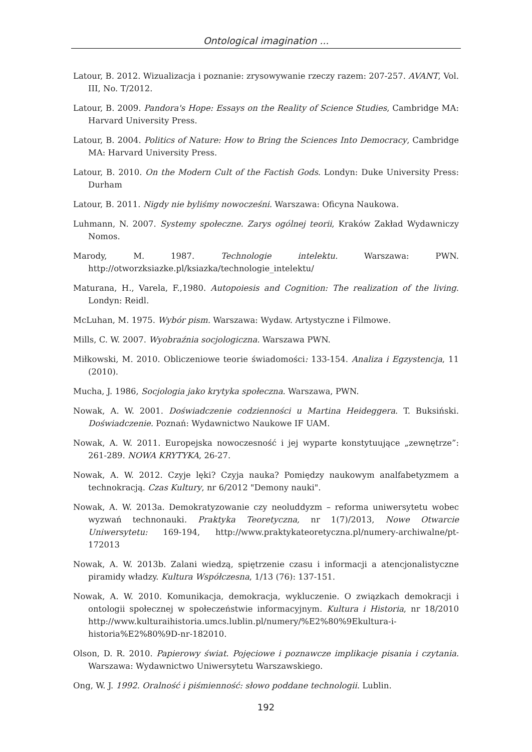Ontological imagination ...
Latour, B. 2012. Wizualizacja i poznanie: zrysowywanie rzeczy razem: 207-257. AVANT, Vol. III, No. T/2012.
Latour, B. 2009. Pandora's Hope: Essays on the Reality of Science Studies, Cambridge MA: Harvard University Press.
Latour, B. 2004. Politics of Nature: How to Bring the Sciences Into Democracy, Cambridge MA: Harvard University Press.
Latour, B. 2010. On the Modern Cult of the Factish Gods. Londyn: Duke University Press: Durham
Latour, B. 2011. Nigdy nie byliśmy nowocześni. Warszawa: Oficyna Naukowa.
Luhmann, N. 2007. Systemy społeczne. Zarys ogólnej teorii, Kraków Zakład Wydawniczy Nomos.
Marody, M. 1987. Technologie intelektu. Warszawa: PWN. http://otworzksiazke.pl/ksiazka/technologie_intelektu/
Maturana, H., Varela, F.,1980. Autopoiesis and Cognition: The realization of the living. Londyn: Reidl.
McLuhan, M. 1975. Wybór pism. Warszawa: Wydaw. Artystyczne i Filmowe.
Mills, C. W. 2007. Wyobraźnia socjologiczna. Warszawa PWN.
Miłkowski, M. 2010. Obliczeniowe teorie świadomości: 133-154. Analiza i Egzystencja, 11 (2010).
Mucha, J. 1986, Socjologia jako krytyka społeczna. Warszawa, PWN.
Nowak, A. W. 2001. Doświadczenie codzienności u Martina Heideggera. T. Buksiński. Doświadczenie. Poznań: Wydawnictwo Naukowe IF UAM.
Nowak, A. W. 2011. Europejska nowoczesność i jej wyparte konstytuujące „zewnętrze”: 261-289. NOWA KRYTYKA, 26-27.
Nowak, A. W. 2012. Czyje lęki? Czyja nauka? Pomiędzy naukowym analfabetyzmem a technokracją. Czas Kultury, nr 6/2012 "Demony nauki".
Nowak, A. W. 2013a. Demokratyzowanie czy neoluddyzm – reforma uniwersytetu wobec wyzwań technonauki. Praktyka Teoretyczna, nr 1(7)/2013, Nowe Otwarcie Uniwersytetu: 169-194, http://www.praktykateoretyczna.pl/numery-archiwalne/pt-172013
Nowak, A. W. 2013b. Zalani wiedzą, spiętrzenie czasu i informacji a atencjonalistyczne piramidy władzy. Kultura Współczesna, 1/13 (76): 137-151.
Nowak, A. W. 2010. Komunikacja, demokracja, wykluczenie. O związkach demokracji i ontologii społecznej w społeczeństwie informacyjnym. Kultura i Historia, nr 18/2010 http://www.kulturaihistoria.umcs.lublin.pl/numery/%E2%80%9Ekultura-i-historia%E2%80%9D-nr-182010.
Olson, D. R. 2010. Papierowy świat. Pojęciowe i poznawcze implikacje pisania i czytania. Warszawa: Wydawnictwo Uniwersytetu Warszawskiego.
Ong, W. J. 1992. Oralność i piśmienność: słowo poddane technologii. Lublin.
192